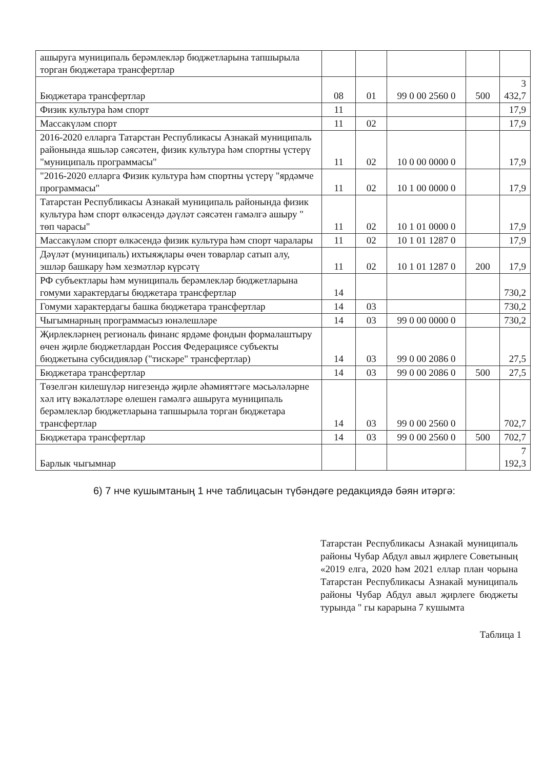| ашыруга муниципаль берәмлекләр бюджетларына тапшырыла торган бюджетара трансфертлар | | | | | |
| Бюджетара трансфертлар | 08 | 01 | 99 0 00 2560 0 | 500 | 3 432,7 |
| Физик культура һәм спорт | 11 | | | | 17,9 |
| Массакүләм спорт | 11 | 02 | | | 17,9 |
| 2016-2020 елларга Татарстан Республикасы Азнакай муниципаль районында яшьләр сәясәтен, физик культура һәм спортны үстерү "муниципаль программасы" | 11 | 02 | 10 0 00 0000 0 | | 17,9 |
| "2016-2020 елларга Физик культура һәм спортны үстерү "ярдәмче программасы" | 11 | 02 | 10 1 00 0000 0 | | 17,9 |
| Татарстан Республикасы Азнакай муниципаль районында физик культура һәм спорт өлкәсендә дәүләт сәясәтен гамәлгә ашыру " төп чарасы" | 11 | 02 | 10 1 01 0000 0 | | 17,9 |
| Массакүләм спорт өлкәсендә физик культура һәм спорт чаралары | 11 | 02 | 10 1 01 1287 0 | | 17,9 |
| Дәүләт (муниципаль) ихтыяҗлары өчен товарлар сатып алу, эшләр башкару һәм хезмәтләр күрсәтү | 11 | 02 | 10 1 01 1287 0 | 200 | 17,9 |
| РФ субъектлары һәм муниципаль берәмлекләр бюджетларына гомуми характердагы бюджетара трансфертлар | 14 | | | | 730,2 |
| Гомуми характердагы башка бюджетара трансфертлар | 14 | 03 | | | 730,2 |
| Чыгымнарның программасыз юнәлешләре | 14 | 03 | 99 0 00 0000 0 | | 730,2 |
| Җирлекләрнең региональ финанс ярдәме фондын формалаштыру өчен җирле бюджетлардан Россия Федерациясе субъекты бюджетына субсидияләр ("тискәре" трансфертлар) | 14 | 03 | 99 0 00 2086 0 | | 27,5 |
| Бюджетара трансфертлар | 14 | 03 | 99 0 00 2086 0 | 500 | 27,5 |
| Төзелгән килешүләр нигезендә җирле әһәмияттәге мәсьәләләрне хәл итү вәкаләтләре өлешен гамәлгә ашыруга муниципаль берәмлекләр бюджетларына тапшырыла торган бюджетара трансфертлар | 14 | 03 | 99 0 00 2560 0 | | 702,7 |
| Бюджетара трансфертлар | 14 | 03 | 99 0 00 2560 0 | 500 | 702,7 |
| Барлык чыгымнар | | | | | 7 192,3 |
6) 7 нче кушымтаның 1 нче таблицасын түбәндәге редакциядә бәян итәргә:
Татарстан Республикасы Азнакай муниципаль районы Чубар Абдул авыл җирлеге Советының «2019 елга, 2020 һәм 2021 еллар план чорына Татарстан Республикасы Азнакай муниципаль районы Чубар Абдул авыл җирлеге бюджеты турында " гы карарына 7 кушымта
Таблица 1